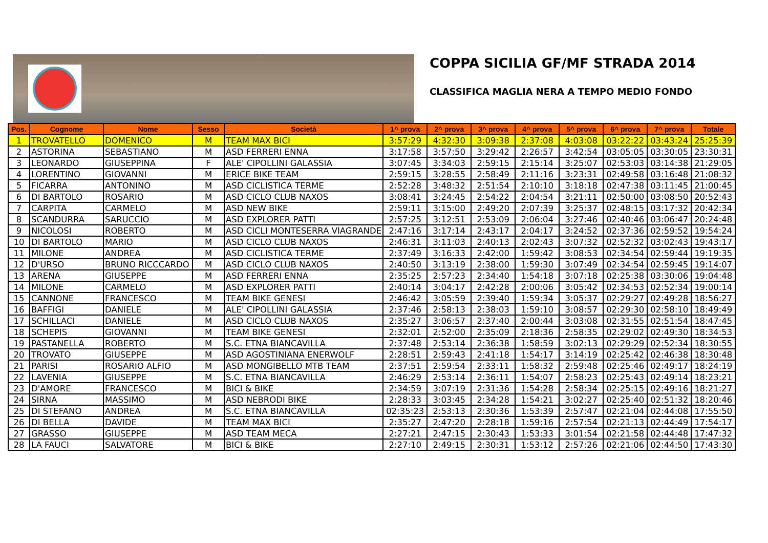COPPA SICILIA GF/MF STRADA 2014
CLASSIFICA MAGLIA NERA A TEMPO MEDIO FONDO
| Pos. | Cognome | Nome | Sesso | Società | 1^ prova | 2^ prova | 3^ prova | 4^ prova | 5^ prova | 6^ prova | 7^ prova | Totale |
| --- | --- | --- | --- | --- | --- | --- | --- | --- | --- | --- | --- | --- |
| 1 | TROVATELLO | DOMENICO | M | TEAM MAX BICI | 3:57:29 | 4:32:30 | 3:09:38 | 2:37:08 | 4:03:08 | 03:22:22 | 03:43:24 | 25:25:39 |
| 2 | ASTORINA | SEBASTIANO | M | ASD FERRERI ENNA | 3:17:58 | 3:57:50 | 3:29:42 | 2:26:57 | 3:42:54 | 03:05:05 | 03:30:05 | 23:30:31 |
| 3 | LEONARDO | GIUSEPPINA | F | ALE' CIPOLLINI GALASSIA | 3:07:45 | 3:34:03 | 2:59:15 | 2:15:14 | 3:25:07 | 02:53:03 | 03:14:38 | 21:29:05 |
| 4 | LORENTINO | GIOVANNI | M | ERICE BIKE TEAM | 2:59:15 | 3:28:55 | 2:58:49 | 2:11:16 | 3:23:31 | 02:49:58 | 03:16:48 | 21:08:32 |
| 5 | FICARRA | ANTONINO | M | ASD CICLISTICA TERME | 2:52:28 | 3:48:32 | 2:51:54 | 2:10:10 | 3:18:18 | 02:47:38 | 03:11:45 | 21:00:45 |
| 6 | DI BARTOLO | ROSARIO | M | ASD CICLO CLUB NAXOS | 3:08:41 | 3:24:45 | 2:54:22 | 2:04:54 | 3:21:11 | 02:50:00 | 03:08:50 | 20:52:43 |
| 7 | CARPITA | CARMELO | M | ASD NEW BIKE | 2:59:11 | 3:15:00 | 2:49:20 | 2:07:39 | 3:25:37 | 02:48:15 | 03:17:32 | 20:42:34 |
| 8 | SCANDURRA | SARUCCIO | M | ASD EXPLORER PATTI | 2:57:25 | 3:12:51 | 2:53:09 | 2:06:04 | 3:27:46 | 02:40:46 | 03:06:47 | 20:24:48 |
| 9 | NICOLOSI | ROBERTO | M | ASD CICLI MONTESERRA VIAGRANDE | 2:47:16 | 3:17:14 | 2:43:17 | 2:04:17 | 3:24:52 | 02:37:36 | 02:59:52 | 19:54:24 |
| 10 | DI BARTOLO | MARIO | M | ASD CICLO CLUB NAXOS | 2:46:31 | 3:11:03 | 2:40:13 | 2:02:43 | 3:07:32 | 02:52:32 | 03:02:43 | 19:43:17 |
| 11 | MILONE | ANDREA | M | ASD CICLISTICA TERME | 2:37:49 | 3:16:33 | 2:42:00 | 1:59:42 | 3:08:53 | 02:34:54 | 02:59:44 | 19:19:35 |
| 12 | D'URSO | BRUNO RICCCARDO | M | ASD CICLO CLUB NAXOS | 2:40:50 | 3:13:19 | 2:38:00 | 1:59:30 | 3:07:49 | 02:34:54 | 02:59:45 | 19:14:07 |
| 13 | ARENA | GIUSEPPE | M | ASD FERRERI ENNA | 2:35:25 | 2:57:23 | 2:34:40 | 1:54:18 | 3:07:18 | 02:25:38 | 03:30:06 | 19:04:48 |
| 14 | MILONE | CARMELO | M | ASD EXPLORER PATTI | 2:40:14 | 3:04:17 | 2:42:28 | 2:00:06 | 3:05:42 | 02:34:53 | 02:52:34 | 19:00:14 |
| 15 | CANNONE | FRANCESCO | M | TEAM BIKE GENESI | 2:46:42 | 3:05:59 | 2:39:40 | 1:59:34 | 3:05:37 | 02:29:27 | 02:49:28 | 18:56:27 |
| 16 | BAFFIGI | DANIELE | M | ALE' CIPOLLINI GALASSIA | 2:37:46 | 2:58:13 | 2:38:03 | 1:59:10 | 3:08:57 | 02:29:30 | 02:58:10 | 18:49:49 |
| 17 | SCHILLACI | DANIELE | M | ASD CICLO CLUB NAXOS | 2:35:27 | 3:06:57 | 2:37:40 | 2:00:44 | 3:03:08 | 02:31:55 | 02:51:54 | 18:47:45 |
| 18 | SCHEPIS | GIOVANNI | M | TEAM BIKE GENESI | 2:32:01 | 2:52:00 | 2:35:09 | 2:18:36 | 2:58:35 | 02:29:02 | 02:49:30 | 18:34:53 |
| 19 | PASTANELLA | ROBERTO | M | S.C. ETNA BIANCAVILLA | 2:37:48 | 2:53:14 | 2:36:38 | 1:58:59 | 3:02:13 | 02:29:29 | 02:52:34 | 18:30:55 |
| 20 | TROVATO | GIUSEPPE | M | ASD AGOSTINIANA ENERWOLF | 2:28:51 | 2:59:43 | 2:41:18 | 1:54:17 | 3:14:19 | 02:25:42 | 02:46:38 | 18:30:48 |
| 21 | PARISI | ROSARIO ALFIO | M | ASD MONGIBELLO MTB TEAM | 2:37:51 | 2:59:54 | 2:33:11 | 1:58:32 | 2:59:48 | 02:25:46 | 02:49:17 | 18:24:19 |
| 22 | LAVENIA | GIUSEPPE | M | S.C. ETNA BIANCAVILLA | 2:46:29 | 2:53:14 | 2:36:11 | 1:54:07 | 2:58:23 | 02:25:43 | 02:49:14 | 18:23:21 |
| 23 | D'AMORE | FRANCESCO | M | BICI & BIKE | 2:34:59 | 3:07:19 | 2:31:36 | 1:54:28 | 2:58:34 | 02:25:15 | 02:49:16 | 18:21:27 |
| 24 | SIRNA | MASSIMO | M | ASD NEBRODI BIKE | 2:28:33 | 3:03:45 | 2:34:28 | 1:54:21 | 3:02:27 | 02:25:40 | 02:51:32 | 18:20:46 |
| 25 | DI STEFANO | ANDREA | M | S.C. ETNA BIANCAVILLA | 02:35:23 | 2:53:13 | 2:30:36 | 1:53:39 | 2:57:47 | 02:21:04 | 02:44:08 | 17:55:50 |
| 26 | DI BELLA | DAVIDE | M | TEAM MAX BICI | 2:35:27 | 2:47:20 | 2:28:18 | 1:59:16 | 2:57:54 | 02:21:13 | 02:44:49 | 17:54:17 |
| 27 | GRASSO | GIUSEPPE | M | ASD TEAM MECA | 2:27:21 | 2:47:15 | 2:30:43 | 1:53:33 | 3:01:54 | 02:21:58 | 02:44:48 | 17:47:32 |
| 28 | LA FAUCI | SALVATORE | M | BICI & BIKE | 2:27:10 | 2:49:15 | 2:30:31 | 1:53:12 | 2:57:26 | 02:21:06 | 02:44:50 | 17:43:30 |